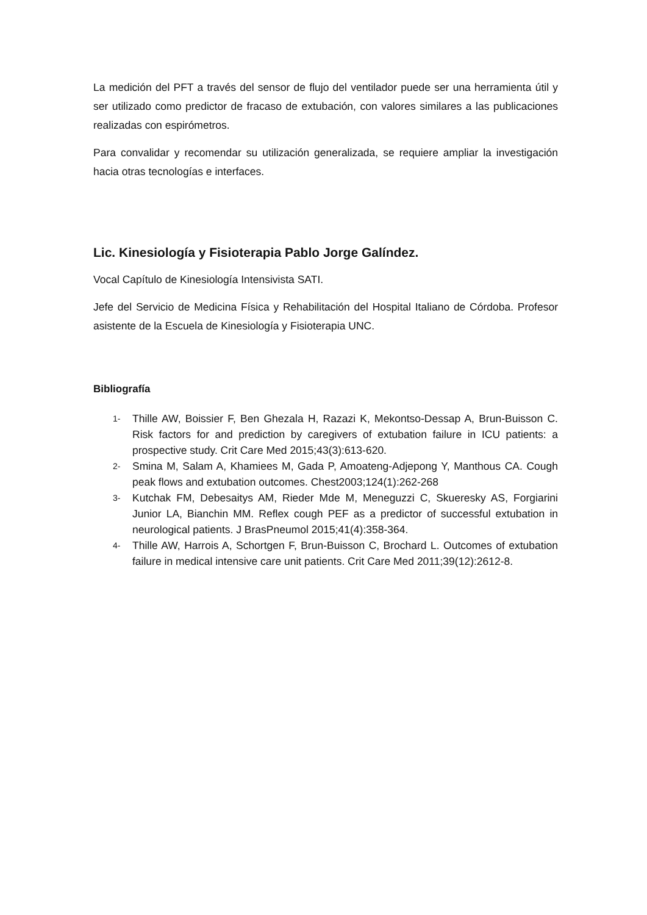La medición del PFT a través del sensor de flujo del ventilador puede ser una herramienta útil y ser utilizado como predictor de fracaso de extubación, con valores similares a las publicaciones realizadas con espirómetros.
Para convalidar y recomendar su utilización generalizada, se requiere ampliar la investigación hacia otras tecnologías e interfaces.
Lic. Kinesiología y Fisioterapia Pablo Jorge Galíndez.
Vocal Capítulo de Kinesiología Intensivista SATI.
Jefe del Servicio de Medicina Física y Rehabilitación del Hospital Italiano de Córdoba. Profesor asistente de la Escuela de Kinesiología y Fisioterapia UNC.
Bibliografía
1- Thille AW, Boissier F, Ben Ghezala H, Razazi K, Mekontso-Dessap A, Brun-Buisson C. Risk factors for and prediction by caregivers of extubation failure in ICU patients: a prospective study. Crit Care Med 2015;43(3):613-620.
2- Smina M, Salam A, Khamiees M, Gada P, Amoateng-Adjepong Y, Manthous CA. Cough peak flows and extubation outcomes. Chest2003;124(1):262-268
3- Kutchak FM, Debesaitys AM, Rieder Mde M, Meneguzzi C, Skueresky AS, Forgiarini Junior LA, Bianchin MM. Reflex cough PEF as a predictor of successful extubation in neurological patients. J BrasPneumol 2015;41(4):358-364.
4- Thille AW, Harrois A, Schortgen F, Brun-Buisson C, Brochard L. Outcomes of extubation failure in medical intensive care unit patients. Crit Care Med 2011;39(12):2612-8.